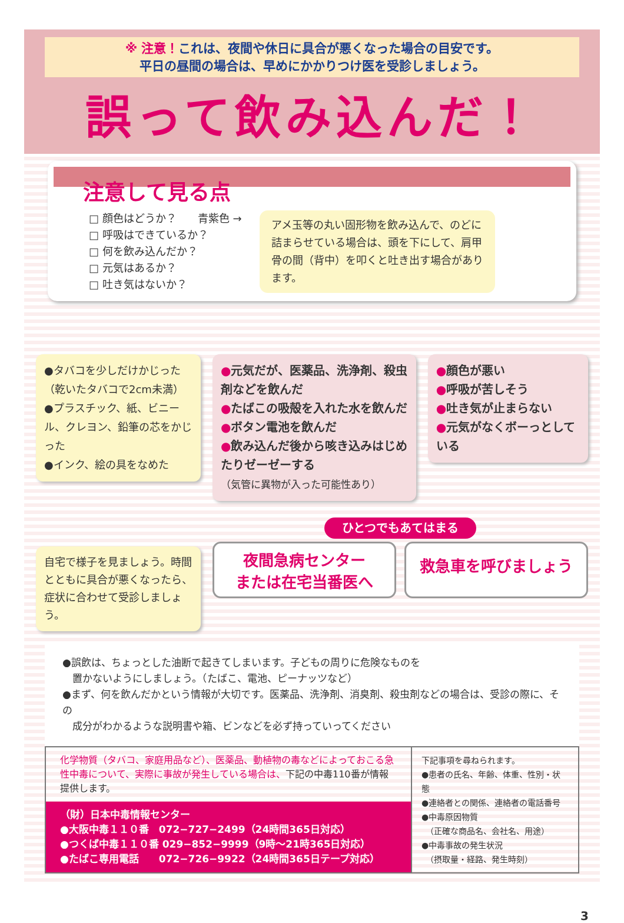※ 注意！これは、夜間や休日に具合が悪くなった場合の目安です。
平日の昼間の場合は、早めにかかりつけ医を受診しましょう。
誤って飲み込んだ！
注意して見る点
□ 顔色はどうか？　　青紫色 →
□ 呼吸はできているか？
□ 何を飲み込んだか？
□ 元気はあるか？
□ 吐き気はないか？
アメ玉等の丸い固形物を飲み込んで、のどに詰まらせている場合は、頭を下にして、肩甲骨の間（背中）を叩くと吐き出す場合があります。
●タバコを少しだけかじった
（乾いたタバコで2cm未満）
●プラスチック、紙、ビニール、クレヨン、鉛筆の芯をかじった
●インク、絵の具をなめた
自宅で様子を見ましょう。時間とともに具合が悪くなったら、症状に合わせて受診しましょう。
●元気だが、医薬品、洗浄剤、殺虫剤などを飲んだ
●たばこの吸殻を入れた水を飲んだ
●ボタン電池を飲んだ
●飲み込んだ後から咳き込みはじめたりゼーゼーする
（気管に異物が入った可能性あり）
●顔色が悪い
●呼吸が苦しそう
●吐き気が止まらない
●元気がなくボーっとしている
ひとつでもあてはまる
夜間急病センター
または在宅当番医へ
救急車を呼びましょう
●誤飲は、ちょっとした油断で起きてしまいます。子どもの周りに危険なものを
　置かないようにしましょう。（たばこ、電池、ピーナッツなど）
●まず、何を飲んだかという情報が大切です。医薬品、洗浄剤、消臭剤、殺虫剤などの場合は、受診の際に、その
　成分がわかるような説明書や箱、ビンなどを必ず持っていってください
化学物質（タバコ、家庭用品など）、医薬品、動植物の毒などによっておこる急性中毒について、実際に事故が発生している場合は、下記の中毒110番が情報提供します。
（財）日本中毒情報センター
●大阪中毒１１０番　072−727−2499（24時間365日対応）
●つくば中毒１１０番 029−852−9999（9時〜21時365日対応）
●たばこ専用電話　　072−726−9922（24時間365日テープ対応）
下記事項を尋ねられます。
●患者の氏名、年齢、体重、性別・状態
●連絡者との関係、連絡者の電話番号
●中毒原因物質
　（正確な商品名、会社名、用途）
●中毒事故の発生状況
　（摂取量・経路、発生時刻）
3